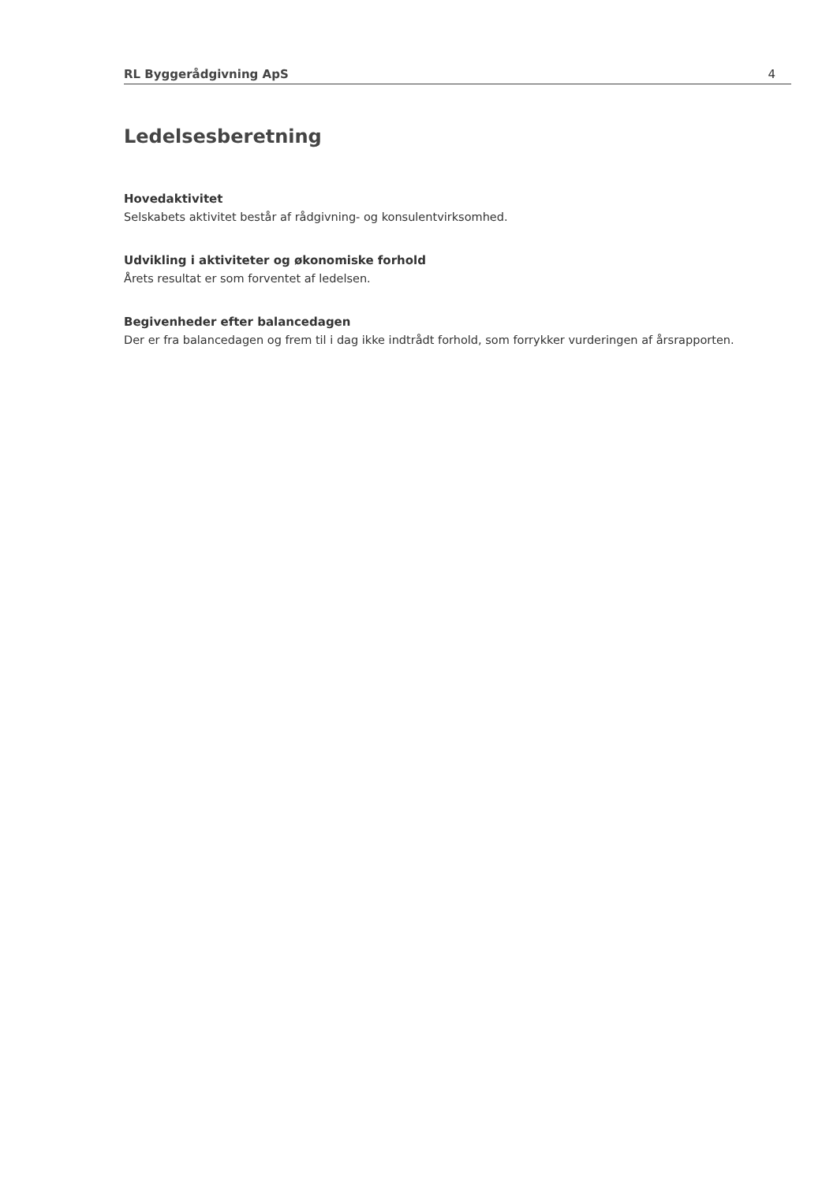RL Byggerådgivning ApS 4
Ledelsesberetning
Hovedaktivitet
Selskabets aktivitet består af rådgivning- og konsulentvirksomhed.
Udvikling i aktiviteter og økonomiske forhold
Årets resultat er som forventet af ledelsen.
Begivenheder efter balancedagen
Der er fra balancedagen og frem til i dag ikke indtrådt forhold, som forrykker vurderingen af årsrapporten.